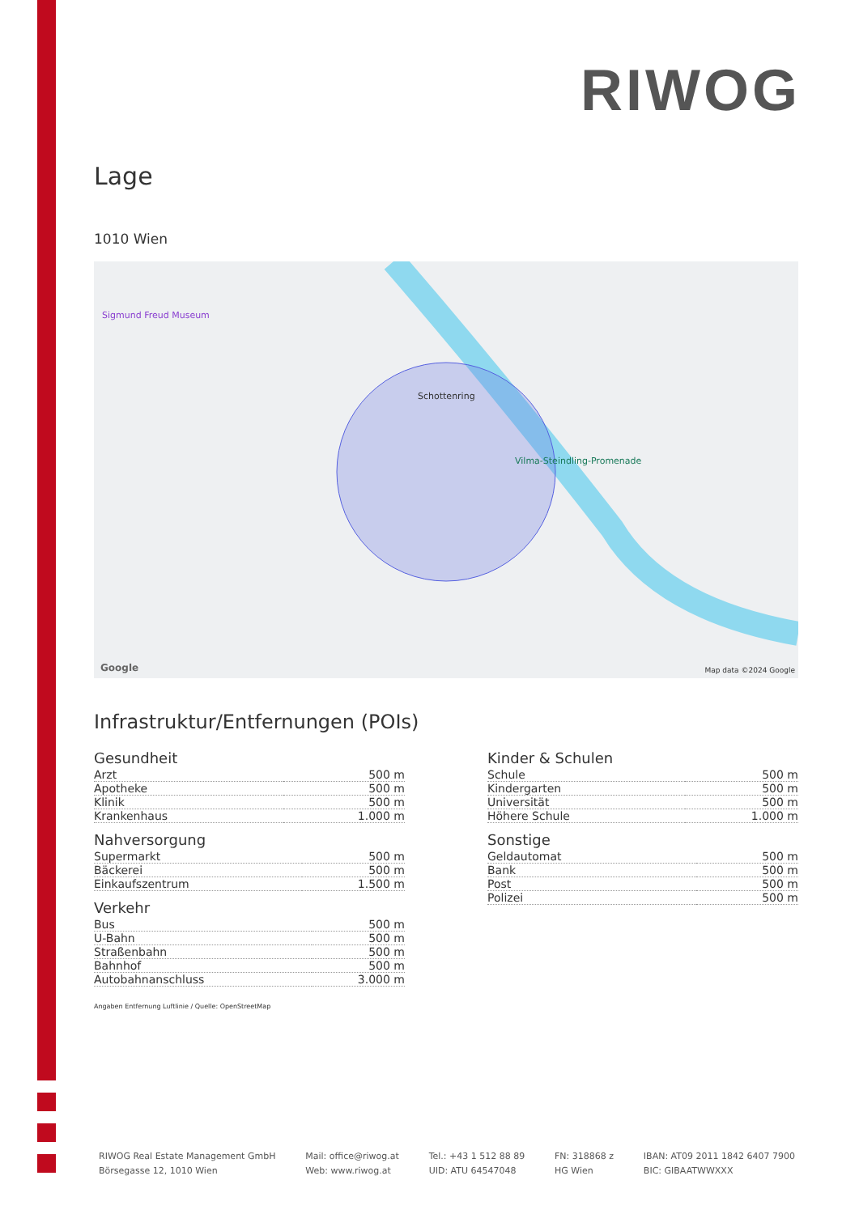RIWOG
Lage
1010 Wien
Schottenring
Sigmund Freud Museum
Vilma-Steindling-Promenade
Google Map data ©2024 Google
Infrastruktur/Entfernungen (POIs)
Gesundheit
| Arzt | 500 m |
| Apotheke | 500 m |
| Klinik | 500 m |
| Krankenhaus | 1.000 m |
Nahversorgung
| Supermarkt | 500 m |
| Bäckerei | 500 m |
| Einkaufszentrum | 1.500 m |
Verkehr
| Bus | 500 m |
| U-Bahn | 500 m |
| Straßenbahn | 500 m |
| Bahnhof | 500 m |
| Autobahnanschluss | 3.000 m |
Kinder & Schulen
| Schule | 500 m |
| Kindergarten | 500 m |
| Universität | 500 m |
| Höhere Schule | 1.000 m |
Sonstige
| Geldautomat | 500 m |
| Bank | 500 m |
| Post | 500 m |
| Polizei | 500 m |
Angaben Entfernung Luftlinie / Quelle: OpenStreetMap
RIWOG Real Estate Management GmbH
Börsegasse 12, 1010 Wien
Mail: office@riwog.at
Web: www.riwog.at
Tel.: +43 1 512 88 89
UID: ATU 64547048
FN: 318868 z
HG Wien
IBAN: AT09 2011 1842 6407 7900
BIC: GIBAATWWXXX